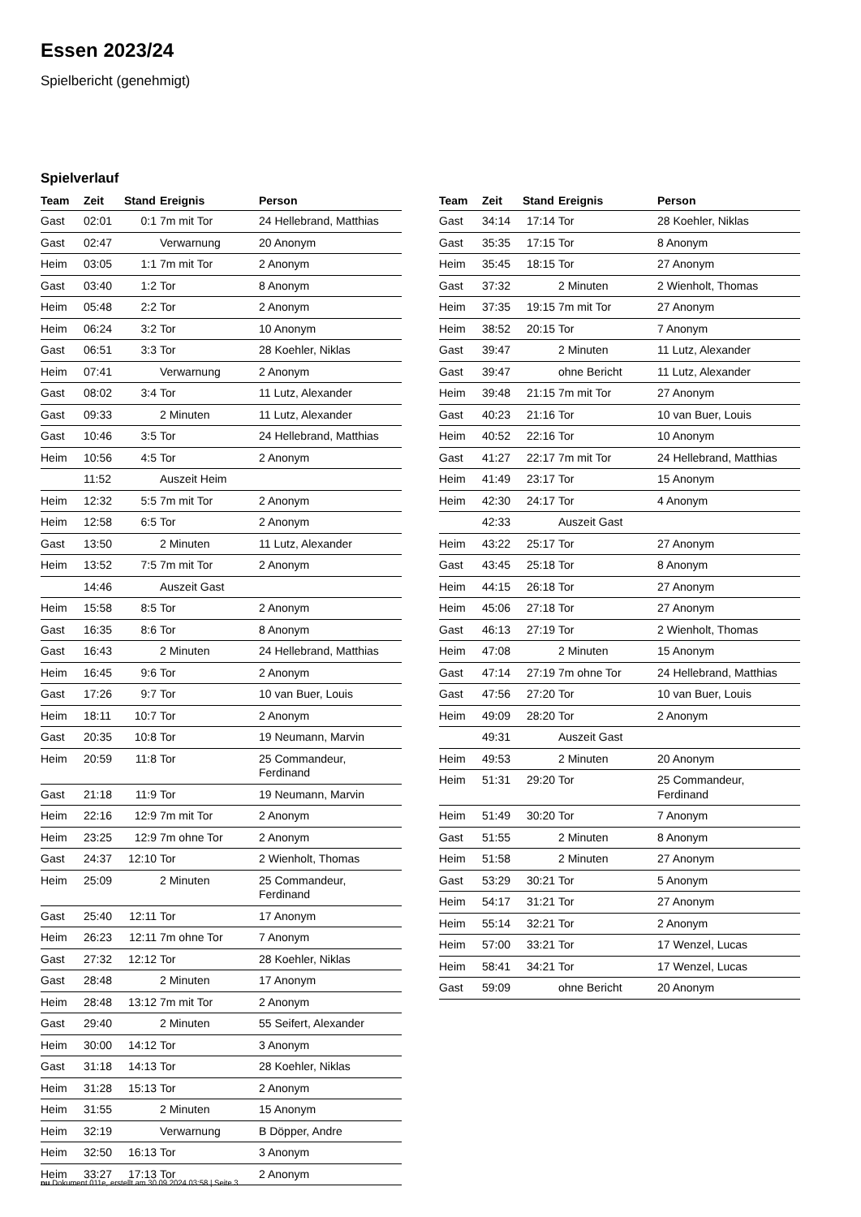Essen 2023/24
Spielbericht (genehmigt)
Spielverlauf
| Team | Zeit | Stand | Ereignis | Person |
| --- | --- | --- | --- | --- |
| Gast | 02:01 | 0:1 | 7m mit Tor | 24 Hellebrand, Matthias |
| Gast | 02:47 | | Verwarnung | 20 Anonym |
| Heim | 03:05 | 1:1 | 7m mit Tor | 2 Anonym |
| Gast | 03:40 | 1:2 | Tor | 8 Anonym |
| Heim | 05:48 | 2:2 | Tor | 2 Anonym |
| Heim | 06:24 | 3:2 | Tor | 10 Anonym |
| Gast | 06:51 | 3:3 | Tor | 28 Koehler, Niklas |
| Heim | 07:41 | | Verwarnung | 2 Anonym |
| Gast | 08:02 | 3:4 | Tor | 11 Lutz, Alexander |
| Gast | 09:33 | | 2 Minuten | 11 Lutz, Alexander |
| Gast | 10:46 | 3:5 | Tor | 24 Hellebrand, Matthias |
| Heim | 10:56 | 4:5 | Tor | 2 Anonym |
| | 11:52 | | Auszeit Heim | |
| Heim | 12:32 | 5:5 | 7m mit Tor | 2 Anonym |
| Heim | 12:58 | 6:5 | Tor | 2 Anonym |
| Gast | 13:50 | | 2 Minuten | 11 Lutz, Alexander |
| Heim | 13:52 | 7:5 | 7m mit Tor | 2 Anonym |
| | 14:46 | | Auszeit Gast | |
| Heim | 15:58 | 8:5 | Tor | 2 Anonym |
| Gast | 16:35 | 8:6 | Tor | 8 Anonym |
| Gast | 16:43 | | 2 Minuten | 24 Hellebrand, Matthias |
| Heim | 16:45 | 9:6 | Tor | 2 Anonym |
| Gast | 17:26 | 9:7 | Tor | 10 van Buer, Louis |
| Heim | 18:11 | 10:7 | Tor | 2 Anonym |
| Gast | 20:35 | 10:8 | Tor | 19 Neumann, Marvin |
| Heim | 20:59 | 11:8 | Tor | 25 Commandeur, Ferdinand |
| Gast | 21:18 | 11:9 | Tor | 19 Neumann, Marvin |
| Heim | 22:16 | 12:9 | 7m mit Tor | 2 Anonym |
| Heim | 23:25 | 12:9 | 7m ohne Tor | 2 Anonym |
| Gast | 24:37 | 12:10 | Tor | 2 Wienholt, Thomas |
| Heim | 25:09 | | 2 Minuten | 25 Commandeur, Ferdinand |
| Gast | 25:40 | 12:11 | Tor | 17 Anonym |
| Heim | 26:23 | 12:11 | 7m ohne Tor | 7 Anonym |
| Gast | 27:32 | 12:12 | Tor | 28 Koehler, Niklas |
| Gast | 28:48 | | 2 Minuten | 17 Anonym |
| Heim | 28:48 | 13:12 | 7m mit Tor | 2 Anonym |
| Gast | 29:40 | | 2 Minuten | 55 Seifert, Alexander |
| Heim | 30:00 | 14:12 | Tor | 3 Anonym |
| Gast | 31:18 | 14:13 | Tor | 28 Koehler, Niklas |
| Heim | 31:28 | 15:13 | Tor | 2 Anonym |
| Heim | 31:55 | | 2 Minuten | 15 Anonym |
| Heim | 32:19 | | Verwarnung | B Döpper, Andre |
| Heim | 32:50 | 16:13 | Tor | 3 Anonym |
| Heim | 33:27 | 17:13 | Tor | 2 Anonym |
| Team | Zeit | Stand | Ereignis | Person |
| --- | --- | --- | --- | --- |
| Gast | 34:14 | 17:14 | Tor | 28 Koehler, Niklas |
| Gast | 35:35 | 17:15 | Tor | 8 Anonym |
| Heim | 35:45 | 18:15 | Tor | 27 Anonym |
| Gast | 37:32 | | 2 Minuten | 2 Wienholt, Thomas |
| Heim | 37:35 | 19:15 | 7m mit Tor | 27 Anonym |
| Heim | 38:52 | 20:15 | Tor | 7 Anonym |
| Gast | 39:47 | | 2 Minuten | 11 Lutz, Alexander |
| Gast | 39:47 | | ohne Bericht | 11 Lutz, Alexander |
| Heim | 39:48 | 21:15 | 7m mit Tor | 27 Anonym |
| Gast | 40:23 | 21:16 | Tor | 10 van Buer, Louis |
| Heim | 40:52 | 22:16 | Tor | 10 Anonym |
| Gast | 41:27 | 22:17 | 7m mit Tor | 24 Hellebrand, Matthias |
| Heim | 41:49 | 23:17 | Tor | 15 Anonym |
| Heim | 42:30 | 24:17 | Tor | 4 Anonym |
| | 42:33 | | Auszeit Gast | |
| Heim | 43:22 | 25:17 | Tor | 27 Anonym |
| Gast | 43:45 | 25:18 | Tor | 8 Anonym |
| Heim | 44:15 | 26:18 | Tor | 27 Anonym |
| Heim | 45:06 | 27:18 | Tor | 27 Anonym |
| Gast | 46:13 | 27:19 | Tor | 2 Wienholt, Thomas |
| Heim | 47:08 | | 2 Minuten | 15 Anonym |
| Gast | 47:14 | 27:19 | 7m ohne Tor | 24 Hellebrand, Matthias |
| Gast | 47:56 | 27:20 | Tor | 10 van Buer, Louis |
| Heim | 49:09 | 28:20 | Tor | 2 Anonym |
| | 49:31 | | Auszeit Gast | |
| Heim | 49:53 | | 2 Minuten | 20 Anonym |
| Heim | 51:31 | 29:20 | Tor | 25 Commandeur, Ferdinand |
| Heim | 51:49 | 30:20 | Tor | 7 Anonym |
| Gast | 51:55 | | 2 Minuten | 8 Anonym |
| Heim | 51:58 | | 2 Minuten | 27 Anonym |
| Gast | 53:29 | 30:21 | Tor | 5 Anonym |
| Heim | 54:17 | 31:21 | Tor | 27 Anonym |
| Heim | 55:14 | 32:21 | Tor | 2 Anonym |
| Heim | 57:00 | 33:21 | Tor | 17 Wenzel, Lucas |
| Heim | 58:41 | 34:21 | Tor | 17 Wenzel, Lucas |
| Gast | 59:09 | | ohne Bericht | 20 Anonym |
nu.Dokument 011e, erstellt am 30.09.2024 03:58 | Seite 3